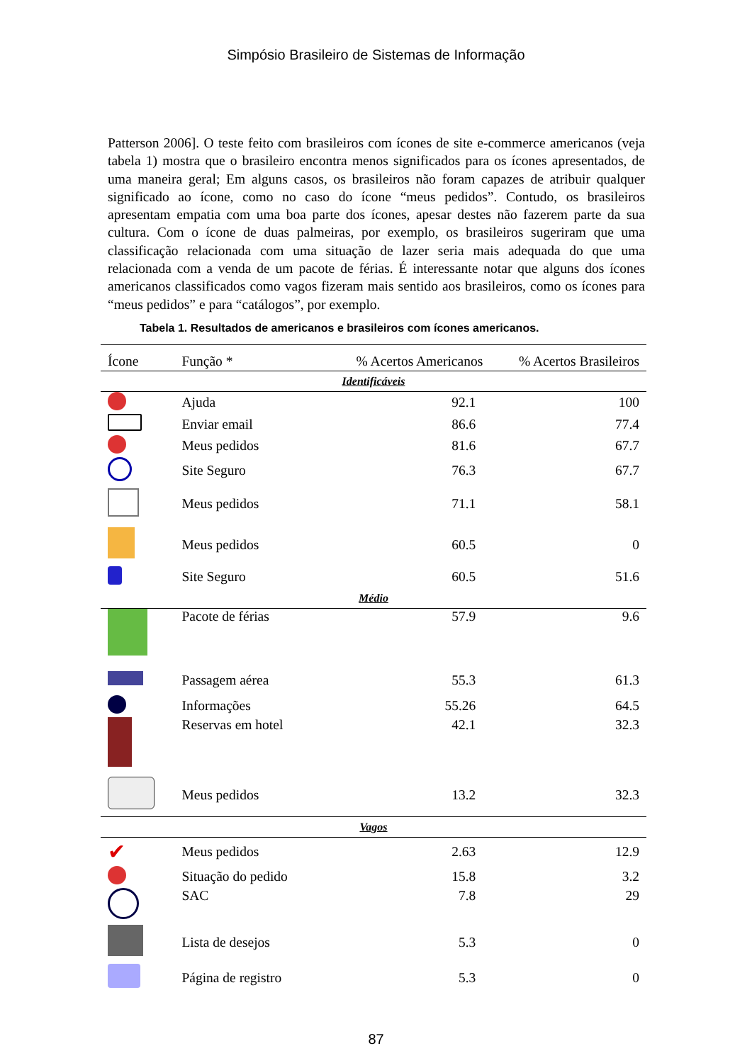Simpósio Brasileiro de Sistemas de Informação
Patterson 2006]. O teste feito com brasileiros com ícones de site e-commerce americanos (veja tabela 1) mostra que o brasileiro encontra menos significados para os ícones apresentados, de uma maneira geral; Em alguns casos, os brasileiros não foram capazes de atribuir qualquer significado ao ícone, como no caso do ícone “meus pedidos”. Contudo, os brasileiros apresentam empatia com uma boa parte dos ícones, apesar destes não fazerem parte da sua cultura. Com o ícone de duas palmeiras, por exemplo, os brasileiros sugeriram que uma classificação relacionada com uma situação de lazer seria mais adequada do que uma relacionada com a venda de um pacote de férias. É interessante notar que alguns dos ícones americanos classificados como vagos fizeram mais sentido aos brasileiros, como os ícones para “meus pedidos” e para “catálogos”, por exemplo.
Tabela 1. Resultados de americanos e brasileiros com ícones americanos.
| Ícone | Função * | % Acertos Americanos | % Acertos Brasileiros |
| --- | --- | --- | --- |
| Identificáveis | | | |
| | Ajuda | 92.1 | 100 |
| | Enviar email | 86.6 | 77.4 |
| | Meus pedidos | 81.6 | 67.7 |
| | Site Seguro | 76.3 | 67.7 |
| | Meus pedidos | 71.1 | 58.1 |
| | Meus pedidos | 60.5 | 0 |
| | Site Seguro | 60.5 | 51.6 |
| Médio | | | |
| | Pacote de férias | 57.9 | 9.6 |
| | Passagem aérea | 55.3 | 61.3 |
| | Informações | 55.26 | 64.5 |
| | Reservas em hotel | 42.1 | 32.3 |
| | Meus pedidos | 13.2 | 32.3 |
| Vagos | | | |
| ✔ | Meus pedidos | 2.63 | 12.9 |
| | Situação do pedido | 15.8 | 3.2 |
| | SAC | 7.8 | 29 |
| | Lista de desejos | 5.3 | 0 |
| | Página de registro | 5.3 | 0 |
87